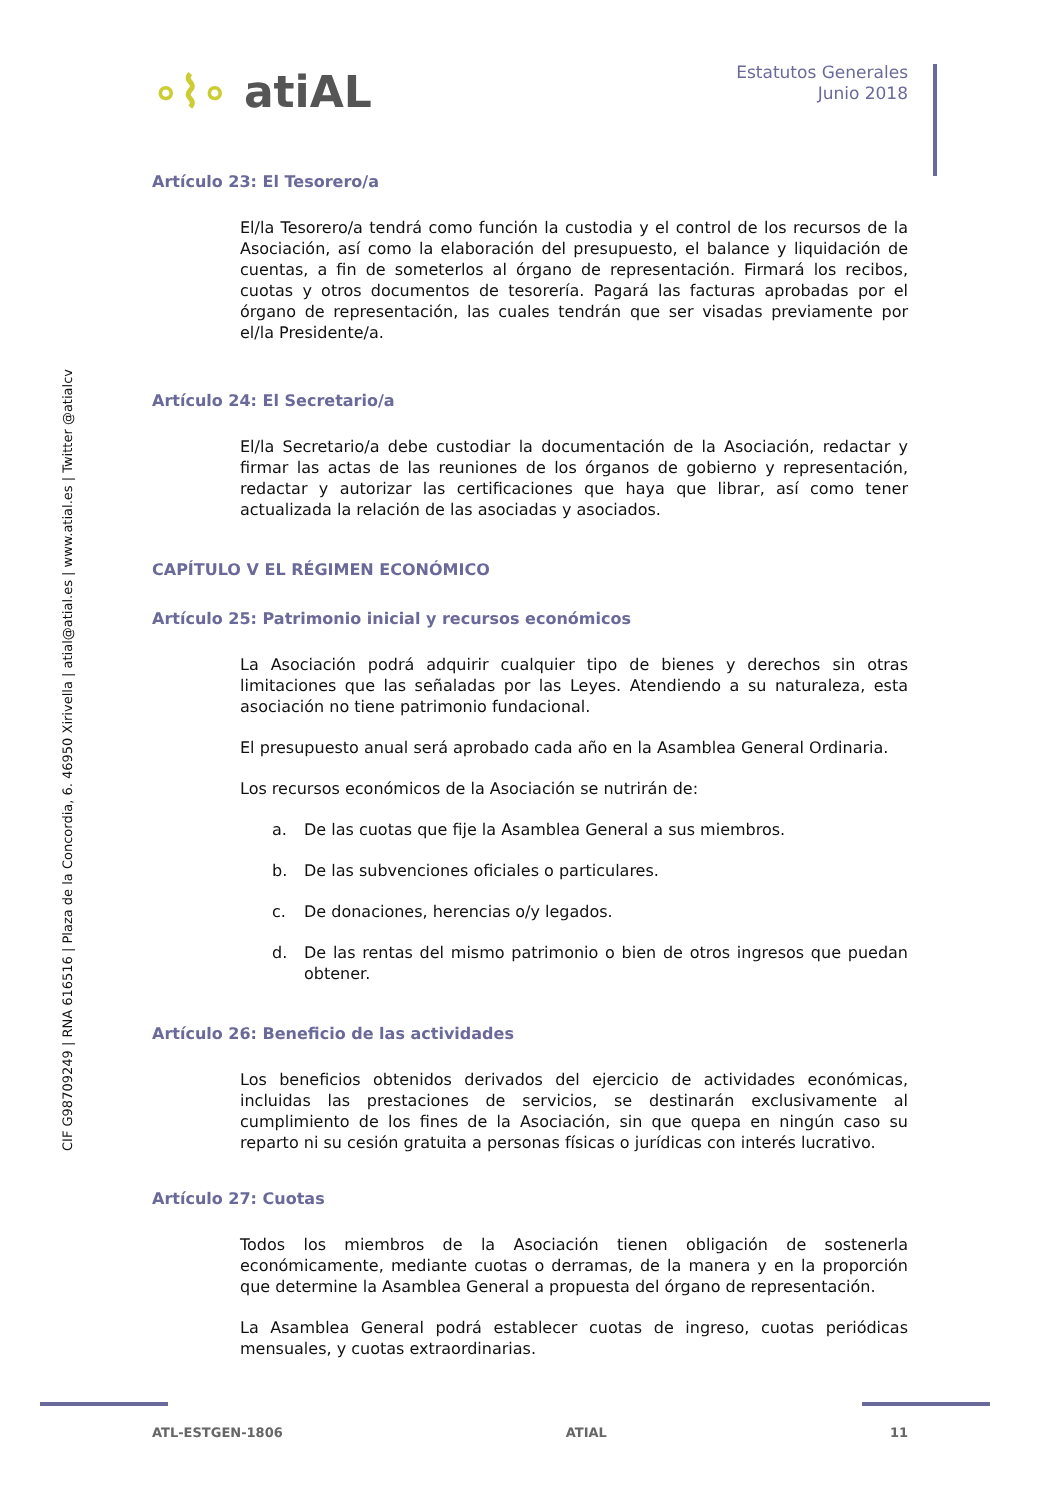CIF G98709249 | RNA 616516 | Plaza de la Concordia, 6. 46950 Xirivella | atial@atial.es | www.atial.es | Twitter @atialcv
∘⌇∘ atiAL
Estatutos Generales
Junio 2018
Artículo 23: El Tesorero/a
El/la Tesorero/a tendrá como función la custodia y el control de los recursos de la Asociación, así como la elaboración del presupuesto, el balance y liquidación de cuentas, a fin de someterlos al órgano de representación. Firmará los recibos, cuotas y otros documentos de tesorería. Pagará las facturas aprobadas por el órgano de representación, las cuales tendrán que ser visadas previamente por el/la Presidente/a.
Artículo 24: El Secretario/a
El/la Secretario/a debe custodiar la documentación de la Asociación, redactar y firmar las actas de las reuniones de los órganos de gobierno y representación, redactar y autorizar las certificaciones que haya que librar, así como tener actualizada la relación de las asociadas y asociados.
CAPÍTULO V EL RÉGIMEN ECONÓMICO
Artículo 25: Patrimonio inicial y recursos económicos
La Asociación podrá adquirir cualquier tipo de bienes y derechos sin otras limitaciones que las señaladas por las Leyes. Atendiendo a su naturaleza, esta asociación no tiene patrimonio fundacional.
El presupuesto anual será aprobado cada año en la Asamblea General Ordinaria.
Los recursos económicos de la Asociación se nutrirán de:
a. De las cuotas que fije la Asamblea General a sus miembros.
b. De las subvenciones oficiales o particulares.
c. De donaciones, herencias o/y legados.
d. De las rentas del mismo patrimonio o bien de otros ingresos que puedan obtener.
Artículo 26: Beneficio de las actividades
Los beneficios obtenidos derivados del ejercicio de actividades económicas, incluidas las prestaciones de servicios, se destinarán exclusivamente al cumplimiento de los fines de la Asociación, sin que quepa en ningún caso su reparto ni su cesión gratuita a personas físicas o jurídicas con interés lucrativo.
Artículo 27: Cuotas
Todos los miembros de la Asociación tienen obligación de sostenerla económicamente, mediante cuotas o derramas, de la manera y en la proporción que determine la Asamblea General a propuesta del órgano de representación.
La Asamblea General podrá establecer cuotas de ingreso, cuotas periódicas mensuales, y cuotas extraordinarias.
ATL-ESTGEN-1806 ATIAL 11